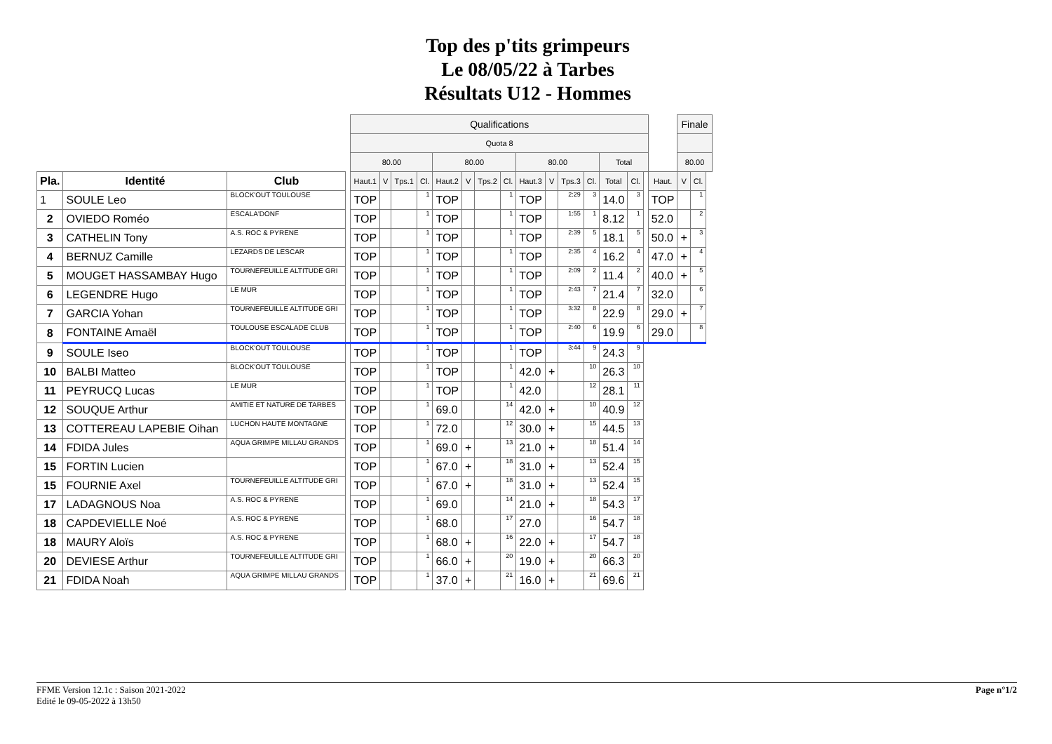Top des p'tits grimpeurs
Le 08/05/22 à Tarbes
Résultats U12 - Hommes
| | | | | Qualifications | | | | | | | | | | | | | | | | Finale | | |
| | | | | Quota 8 | | | | | | | | | | | | | | | | | | |
| | | | | 80.00 | | | | 80.00 | | | | 80.00 | | | | Total | | | | 80.00 | | |
| Pla. | Identité | Club | | Haut.1 | V | Tps.1 | Cl. | Haut.2 | V | Tps.2 | Cl. | Haut.3 | V | Tps.3 | Cl. | Total | Cl. | | Haut. | V | Cl. | |
| 1 | SOULE Leo | BLOCK'OUT TOULOUSE | | TOP | | | 1 | TOP | | | 1 | TOP | | 2:29 | 3 | 14.0 | 3 | | TOP | | 1 | |
| 2 | OVIEDO Roméo | ESCALA'DONF | | TOP | | | 1 | TOP | | | 1 | TOP | | 1:55 | 1 | 8.12 | 1 | | 52.0 | | 2 | |
| 3 | CATHELIN Tony | A.S. ROC & PYRENE | | TOP | | | 1 | TOP | | | 1 | TOP | | 2:39 | 5 | 18.1 | 5 | | 50.0 | + | 3 | |
| 4 | BERNUZ Camille | LEZARDS DE LESCAR | | TOP | | | 1 | TOP | | | 1 | TOP | | 2:35 | 4 | 16.2 | 4 | | 47.0 | + | 4 | |
| 5 | MOUGET HASSAMBAY Hugo | TOURNEFEUILLE ALTITUDE GRI | | TOP | | | 1 | TOP | | | 1 | TOP | | 2:09 | 2 | 11.4 | 2 | | 40.0 | + | 5 | |
| 6 | LEGENDRE Hugo | LE MUR | | TOP | | | 1 | TOP | | | 1 | TOP | | 2:43 | 7 | 21.4 | 7 | | 32.0 | | 6 | |
| 7 | GARCIA Yohan | TOURNEFEUILLE ALTITUDE GRI | | TOP | | | 1 | TOP | | | 1 | TOP | | 3:32 | 8 | 22.9 | 8 | | 29.0 | + | 7 | |
| 8 | FONTAINE Amaël | TOULOUSE ESCALADE CLUB | | TOP | | | 1 | TOP | | | 1 | TOP | | 2:40 | 6 | 19.9 | 6 | | 29.0 | | 8 | |
| 9 | SOULE Iseo | BLOCK'OUT TOULOUSE | | TOP | | | 1 | TOP | | | 1 | TOP | | 3:44 | 9 | 24.3 | 9 | | | | | |
| 10 | BALBI Matteo | BLOCK'OUT TOULOUSE | | TOP | | | 1 | TOP | | | 1 | 42.0 | + | | 10 | 26.3 | 10 | | | | | |
| 11 | PEYRUCQ Lucas | LE MUR | | TOP | | | 1 | TOP | | | 1 | 42.0 | | | 12 | 28.1 | 11 | | | | | |
| 12 | SOUQUE Arthur | AMITIE ET NATURE DE TARBES | | TOP | | | 1 | 69.0 | | | 14 | 42.0 | + | | 10 | 40.9 | 12 | | | | | |
| 13 | COTTEREAU LAPEBIE Oihan | LUCHON HAUTE MONTAGNE | | TOP | | | 1 | 72.0 | | | 12 | 30.0 | + | | 15 | 44.5 | 13 | | | | | |
| 14 | FDIDA Jules | AQUA GRIMPE MILLAU GRANDS | | TOP | | | 1 | 69.0 | + | | 13 | 21.0 | + | | 18 | 51.4 | 14 | | | | | |
| 15 | FORTIN Lucien | | | TOP | | | 1 | 67.0 | + | | 18 | 31.0 | + | | 13 | 52.4 | 15 | | | | | |
| 15 | FOURNIE Axel | TOURNEFEUILLE ALTITUDE GRI | | TOP | | | 1 | 67.0 | + | | 18 | 31.0 | + | | 13 | 52.4 | 15 | | | | | |
| 17 | LADAGNOUS Noa | A.S. ROC & PYRENE | | TOP | | | 1 | 69.0 | | | 14 | 21.0 | + | | 18 | 54.3 | 17 | | | | | |
| 18 | CAPDEVIELLE Noé | A.S. ROC & PYRENE | | TOP | | | 1 | 68.0 | | | 17 | 27.0 | | | 16 | 54.7 | 18 | | | | | |
| 18 | MAURY Aloïs | A.S. ROC & PYRENE | | TOP | | | 1 | 68.0 | + | | 16 | 22.0 | + | | 17 | 54.7 | 18 | | | | | |
| 20 | DEVIESE Arthur | TOURNEFEUILLE ALTITUDE GRI | | TOP | | | 1 | 66.0 | + | | 20 | 19.0 | + | | 20 | 66.3 | 20 | | | | | |
| 21 | FDIDA Noah | AQUA GRIMPE MILLAU GRANDS | | TOP | | | 1 | 37.0 | + | | 21 | 16.0 | + | | 21 | 69.6 | 21 | | | | | |
Page n°1/2 FFME Version 12.1c : Saison 2021-2022
Edité le 09-05-2022 à 13h50